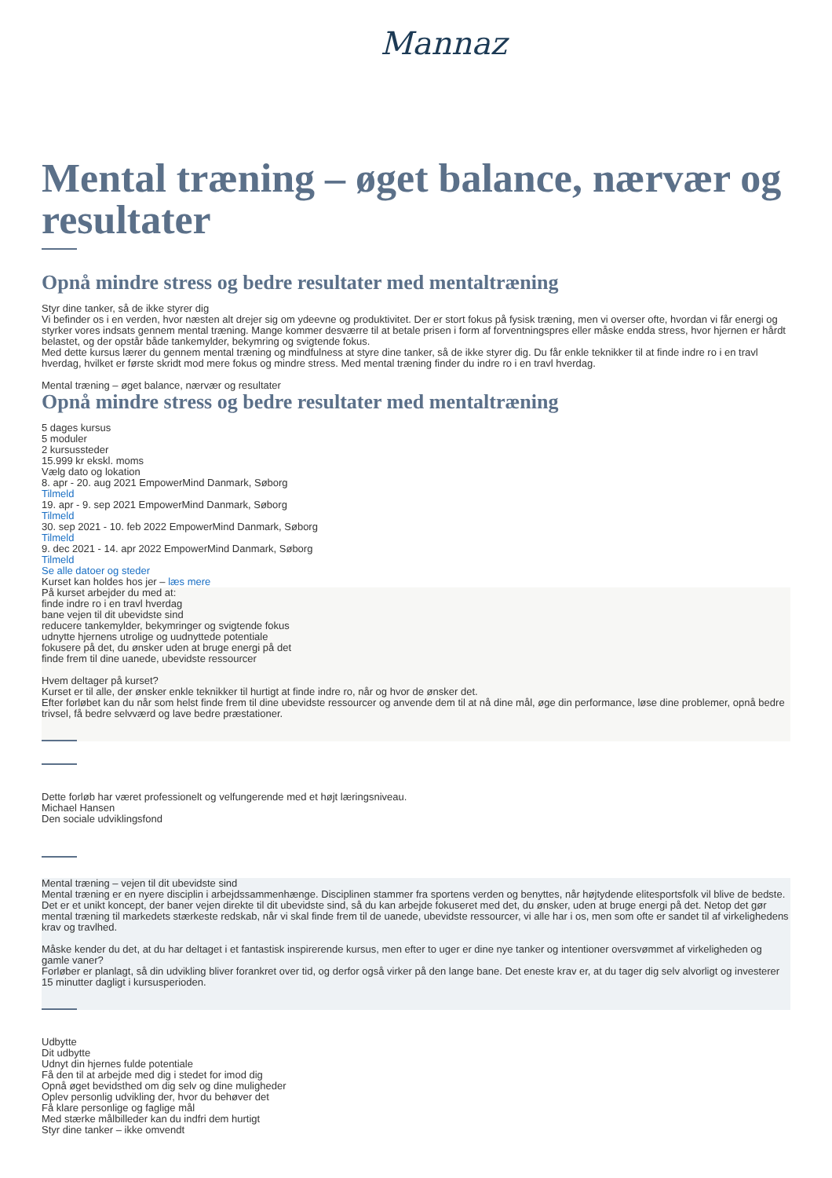Mannaz
Mental træning – øget balance, nærvær og resultater
Opnå mindre stress og bedre resultater med mentaltræning
Styr dine tanker, så de ikke styrer dig
Vi befinder os i en verden, hvor næsten alt drejer sig om ydeevne og produktivitet. Der er stort fokus på fysisk træning, men vi overser ofte, hvordan vi får energi og styrker vores indsats gennem mental træning. Mange kommer desværre til at betale prisen i form af forventningspres eller måske endda stress, hvor hjernen er hårdt belastet, og der opstår både tankemylder, bekymring og svigtende fokus.
Med dette kursus lærer du gennem mental træning og mindfulness at styre dine tanker, så de ikke styrer dig. Du får enkle teknikker til at finde indre ro i en travl hverdag, hvilket er første skridt mod mere fokus og mindre stress. Med mental træning finder du indre ro i en travl hverdag.
Mental træning – øget balance, nærvær og resultater
Opnå mindre stress og bedre resultater med mentaltræning
5 dages kursus
5 moduler
2 kursussteder
15.999 kr ekskl. moms
Vælg dato og lokation
8. apr - 20. aug 2021 EmpowerMind Danmark, Søborg
Tilmeld
19. apr - 9. sep 2021 EmpowerMind Danmark, Søborg
Tilmeld
30. sep 2021 - 10. feb 2022 EmpowerMind Danmark, Søborg
Tilmeld
9. dec 2021 - 14. apr 2022 EmpowerMind Danmark, Søborg
Tilmeld
Se alle datoer og steder
Kurset kan holdes hos jer – læs mere
På kurset arbejder du med at:
finde indre ro i en travl hverdag
bane vejen til dit ubevidste sind
reducere tankemylder, bekymringer og svigtende fokus
udnytte hjernens utrolige og uudnyttede potentiale
fokusere på det, du ønsker uden at bruge energi på det
finde frem til dine uanede, ubevidste ressourcer
Hvem deltager på kurset?
Kurset er til alle, der ønsker enkle teknikker til hurtigt at finde indre ro, når og hvor de ønsker det.
Efter forløbet kan du når som helst finde frem til dine ubevidste ressourcer og anvende dem til at nå dine mål, øge din performance, løse dine problemer, opnå bedre trivsel, få bedre selvværd og lave bedre præstationer.
Dette forløb har været professionelt og velfungerende med et højt læringsniveau.
Michael Hansen
Den sociale udviklingsfond
Mental træning – vejen til dit ubevidste sind
Mental træning er en nyere disciplin i arbejdssammenhænge. Disciplinen stammer fra sportens verden og benyttes, når højtydende elitesportsfolk vil blive de bedste. Det er et unikt koncept, der baner vejen direkte til dit ubevidste sind, så du kan arbejde fokuseret med det, du ønsker, uden at bruge energi på det. Netop det gør mental træning til markedets stærkeste redskab, når vi skal finde frem til de uanede, ubevidste ressourcer, vi alle har i os, men som ofte er sandet til af virkelighedens krav og travlhed.
Måske kender du det, at du har deltaget i et fantastisk inspirerende kursus, men efter to uger er dine nye tanker og intentioner oversvømmet af virkeligheden og gamle vaner?
Forløber er planlagt, så din udvikling bliver forankret over tid, og derfor også virker på den lange bane. Det eneste krav er, at du tager dig selv alvorligt og investerer 15 minutter dagligt i kursusperioden.
Udbytte
Dit udbytte
Udnyt din hjernes fulde potentiale
Få den til at arbejde med dig i stedet for imod dig
Opnå øget bevidsthed om dig selv og dine muligheder
Oplev personlig udvikling der, hvor du behøver det
Få klare personlige og faglige mål
Med stærke målbilleder kan du indfri dem hurtigt
Styr dine tanker – ikke omvendt